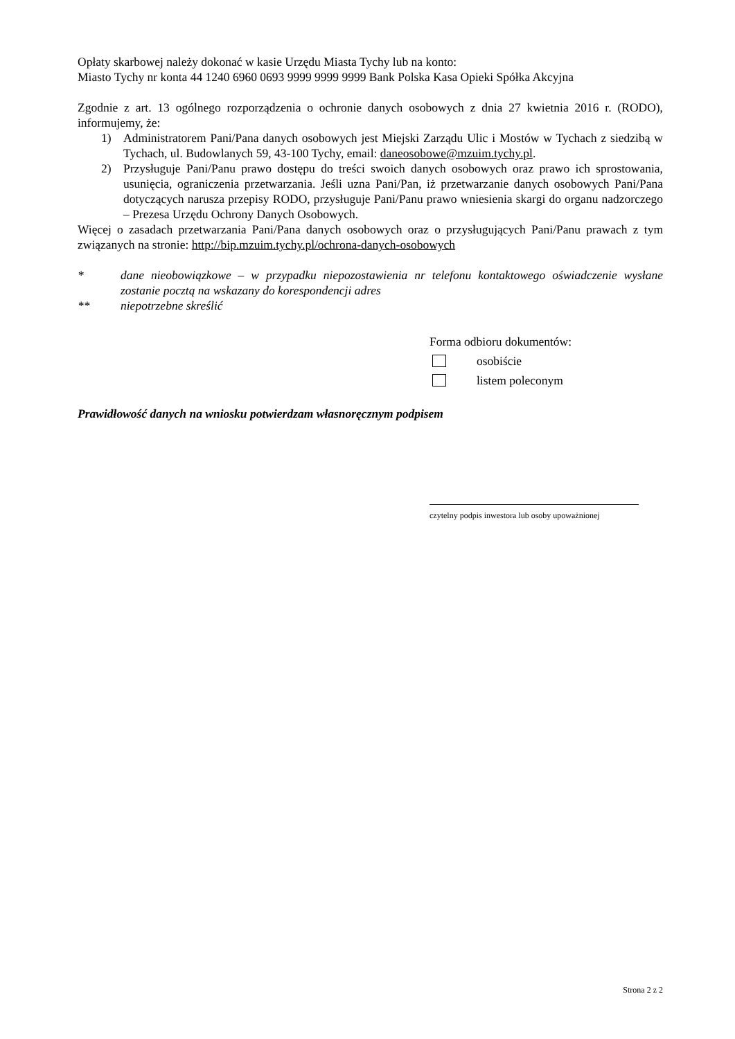Opłaty skarbowej należy dokonać w kasie Urzędu Miasta Tychy lub na konto:
Miasto Tychy nr konta 44 1240 6960 0693 9999 9999 9999 Bank Polska Kasa Opieki Spółka Akcyjna
Zgodnie z art. 13 ogólnego rozporządzenia o ochronie danych osobowych z dnia 27 kwietnia 2016 r. (RODO), informujemy, że:
1) Administratorem Pani/Pana danych osobowych jest Miejski Zarządu Ulic i Mostów w Tychach z siedzibą w Tychach, ul. Budowlanych 59, 43-100 Tychy, email: daneosobowe@mzuim.tychy.pl.
2) Przysługuje Pani/Panu prawo dostępu do treści swoich danych osobowych oraz prawo ich sprostowania, usunięcia, ograniczenia przetwarzania. Jeśli uzna Pani/Pan, iż przetwarzanie danych osobowych Pani/Pana dotyczących narusza przepisy RODO, przysługuje Pani/Panu prawo wniesienia skargi do organu nadzorczego – Prezesa Urzędu Ochrony Danych Osobowych.
Więcej o zasadach przetwarzania Pani/Pana danych osobowych oraz o przysługujących Pani/Panu prawach z tym związanych na stronie: http://bip.mzuim.tychy.pl/ochrona-danych-osobowych
* dane nieobowiązkowe – w przypadku niepozostawienia nr telefonu kontaktowego oświadczenie wysłane zostanie pocztą na wskazany do korespondencji adres
** niepotrzebne skreślić
Forma odbioru dokumentów:
osobiście
listem poleconym
Prawidłowość danych na wniosku potwierdzam własnoręcznym podpisem
czytelny podpis inwestora lub osoby upoważnionej
Strona 2 z 2